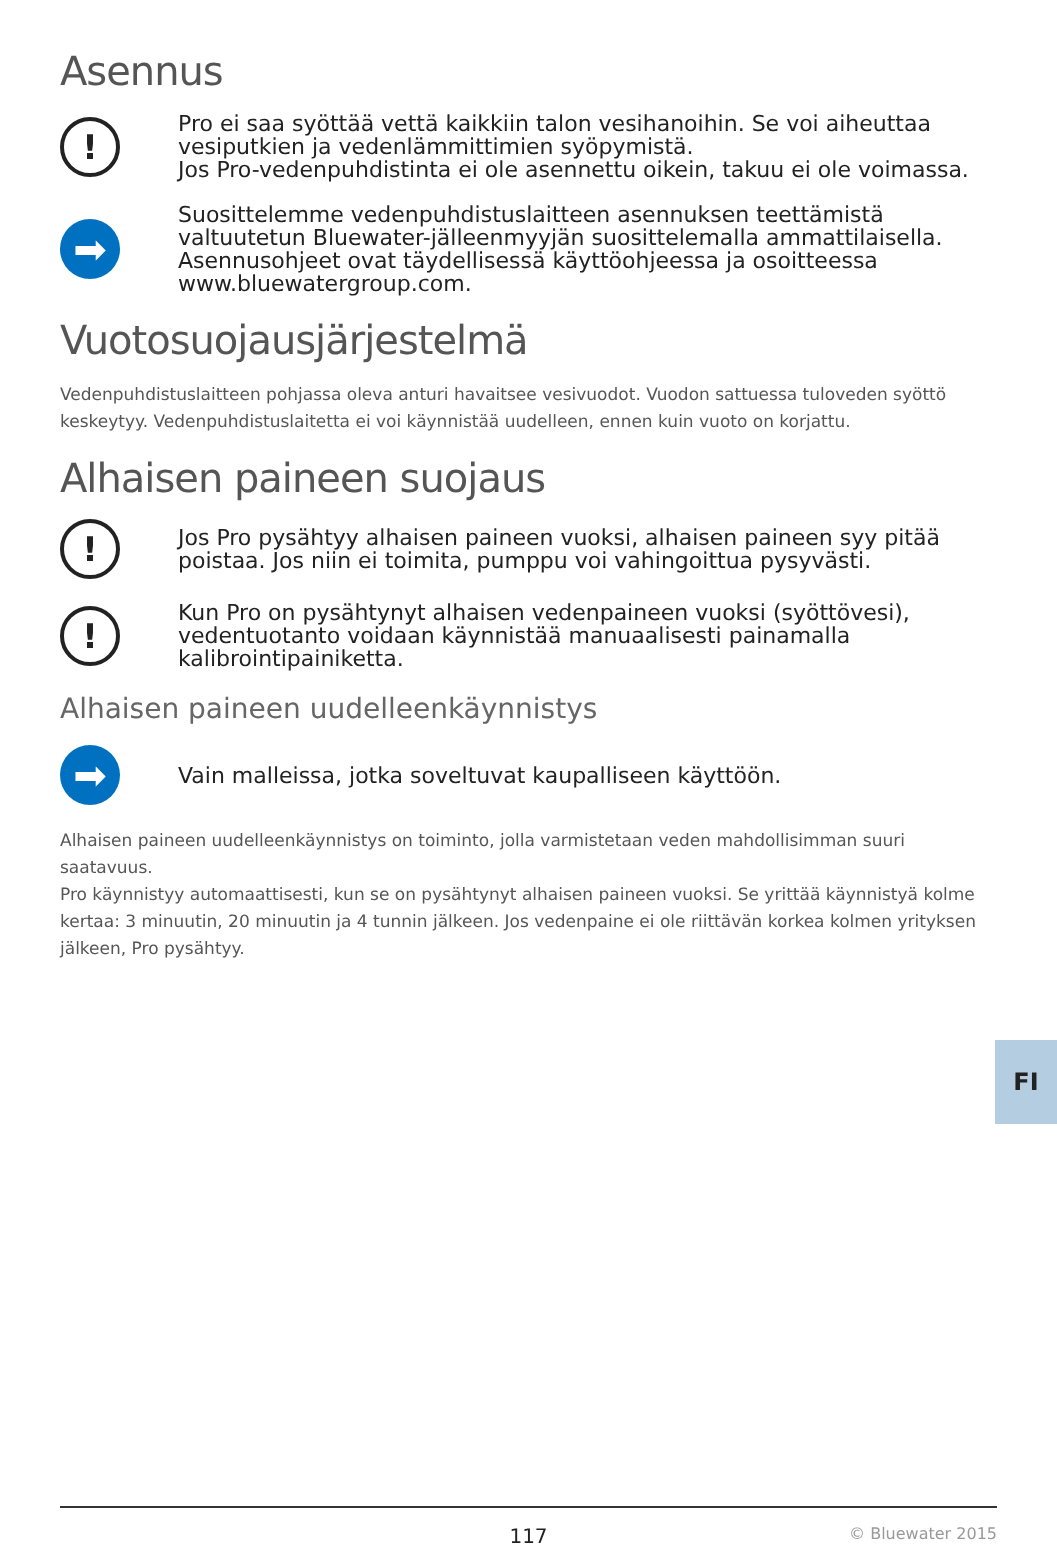Asennus
!
Pro ei saa syöttää vettä kaikkiin talon vesihanoihin. Se voi aiheuttaa vesiputkien ja vedenlämmittimien syöpymistä.
Jos Pro-vedenpuhdistinta ei ole asennettu oikein, takuu ei ole voimassa.
➡
Suosittelemme vedenpuhdistuslaitteen asennuksen teettämistä valtuutetun Bluewater-jälleenmyyjän suosittelemalla ammattilaisella. Asennusohjeet ovat täydellisessä käyttöohjeessa ja osoitteessa www.bluewatergroup.com.
Vuotosuojausjärjestelmä
Vedenpuhdistuslaitteen pohjassa oleva anturi havaitsee vesivuodot. Vuodon sattuessa tuloveden syöttö keskeytyy. Vedenpuhdistuslaitetta ei voi käynnistää uudelleen, ennen kuin vuoto on korjattu.
Alhaisen paineen suojaus
!
Jos Pro pysähtyy alhaisen paineen vuoksi, alhaisen paineen syy pitää poistaa. Jos niin ei toimita, pumppu voi vahingoittua pysyvästi.
!
Kun Pro on pysähtynyt alhaisen vedenpaineen vuoksi (syöttövesi), vedentuotanto voidaan käynnistää manuaalisesti painamalla kalibrointipainiketta.
Alhaisen paineen uudelleenkäynnistys
➡
Vain malleissa, jotka soveltuvat kaupalliseen käyttöön.
Alhaisen paineen uudelleenkäynnistys on toiminto, jolla varmistetaan veden mahdollisimman suuri saatavuus.
Pro käynnistyy automaattisesti, kun se on pysähtynyt alhaisen paineen vuoksi. Se yrittää käynnistyä kolme kertaa: 3 minuutin, 20 minuutin ja 4 tunnin jälkeen. Jos vedenpaine ei ole riittävän korkea kolmen yrityksen jälkeen, Pro pysähtyy.
FI
117 © Bluewater 2015